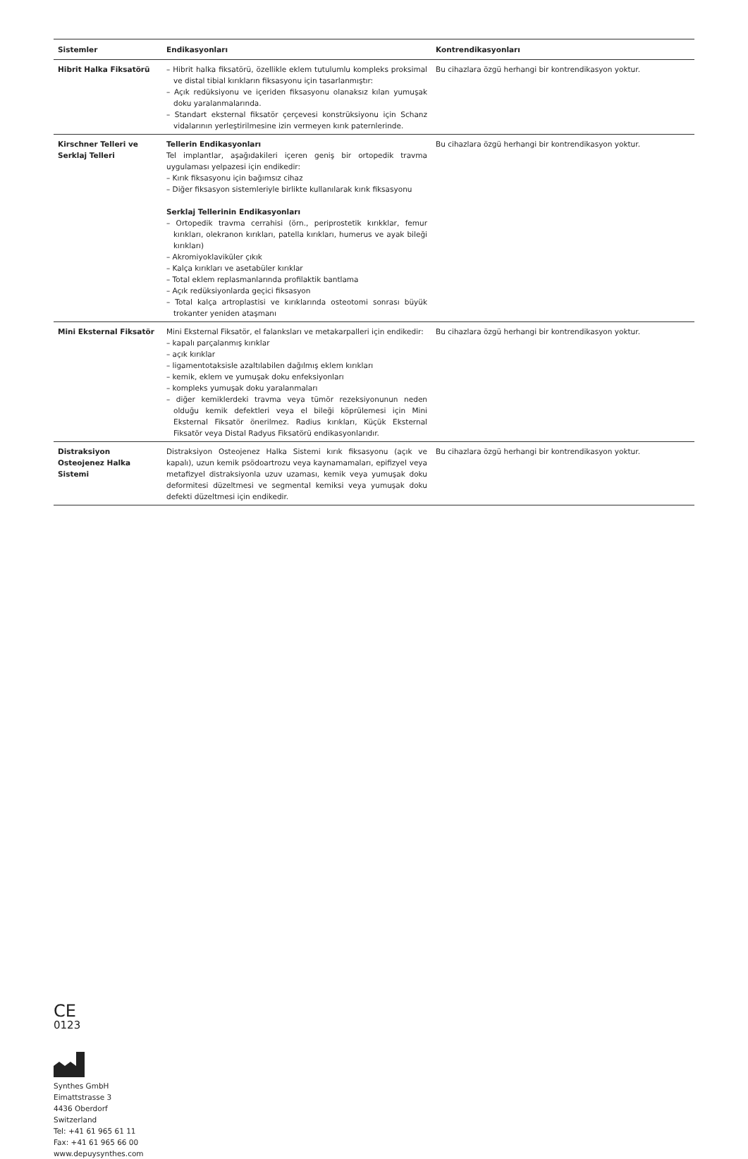| Sistemler | Endikasyonları | Kontrendikasyonları |
| --- | --- | --- |
| Hibrit Halka Fiksatörü | – Hibrit halka fiksatörü, özellikle eklem tutulumlu kompleks proksimal ve distal tibial kırıkların fiksasyonu için tasarlanmıştır: – Açık redüksiyonu ve içeriden fiksasyonu olanaksız kılan yumuşak doku yaralanmalarında. – Standart eksternal fiksatör çerçevesi konstrüksiyonu için Schanz vidalarının yerleştirilmesine izin vermeyen kırık paternlerinde. | Bu cihazlara özgü herhangi bir kontrendikasyon yoktur. |
| Kirschner Telleri ve Serklaj Telleri | Tellerin Endikasyonları Tel implantlar, aşağıdakileri içeren geniş bir ortopedik travma uygulaması yelpazesi için endikedir: – Kırık fiksasyonu için bağımsız cihaz – Diğer fiksasyon sistemleriyle birlikte kullanılarak kırık fiksasyonu Serklaj Tellerinin Endikasyonları – Ortopedik travma cerrahisi (örn., periprostetik kırıkklar, femur kırıkları, olekranon kırıkları, patella kırıkları, humerus ve ayak bileği kırıkları) – Akromiyoklaviküler çıkık – Kalça kırıkları ve asetabüler kırıklar – Total eklem replasmanlarında profilaktik bantlama – Açık redüksiyonlarda geçici fiksasyon – Total kalça artroplastisi ve kırıklarında osteotomi sonrası büyük trokanter yeniden ataşmanı | Bu cihazlara özgü herhangi bir kontrendikasyon yoktur. |
| Mini Eksternal Fiksatör | Mini Eksternal Fiksatör, el falanksları ve metakarpalleri için endikedir: – kapalı parçalanmış kırıklar – açık kırıklar – ligamentotaksisle azaltılabilen dağılmış eklem kırıkları – kemik, eklem ve yumuşak doku enfeksiyonları – kompleks yumuşak doku yaralanmaları – diğer kemiklerdeki travma veya tümör rezeksiyonunun neden olduğu kemik defektleri veya el bileği köprülemesi için Mini Eksternal Fiksatör önerilmez. Radius kırıkları, Küçük Eksternal Fiksatör veya Distal Radyus Fiksatörü endikasyonlarıdır. | Bu cihazlara özgü herhangi bir kontrendikasyon yoktur. |
| Distraksiyon Osteojenez Halka Sistemi | Distraksiyon Osteojenez Halka Sistemi kırık fiksasyonu (açık ve kapalı), uzun kemik psödoartrozu veya kaynamamaları, epifizyel veya metafizyel distraksiyonla uzuv uzaması, kemik veya yumuşak doku deformitesi düzeltmesi ve segmental kemiksi veya yumuşak doku defekti düzeltmesi için endikedir. | Bu cihazlara özgü herhangi bir kontrendikasyon yoktur. |
CE
0123
Synthes GmbH
Eimattstrasse 3
4436 Oberdorf
Switzerland
Tel: +41 61 965 61 11
Fax: +41 61 965 66 00
www.depuysynthes.com